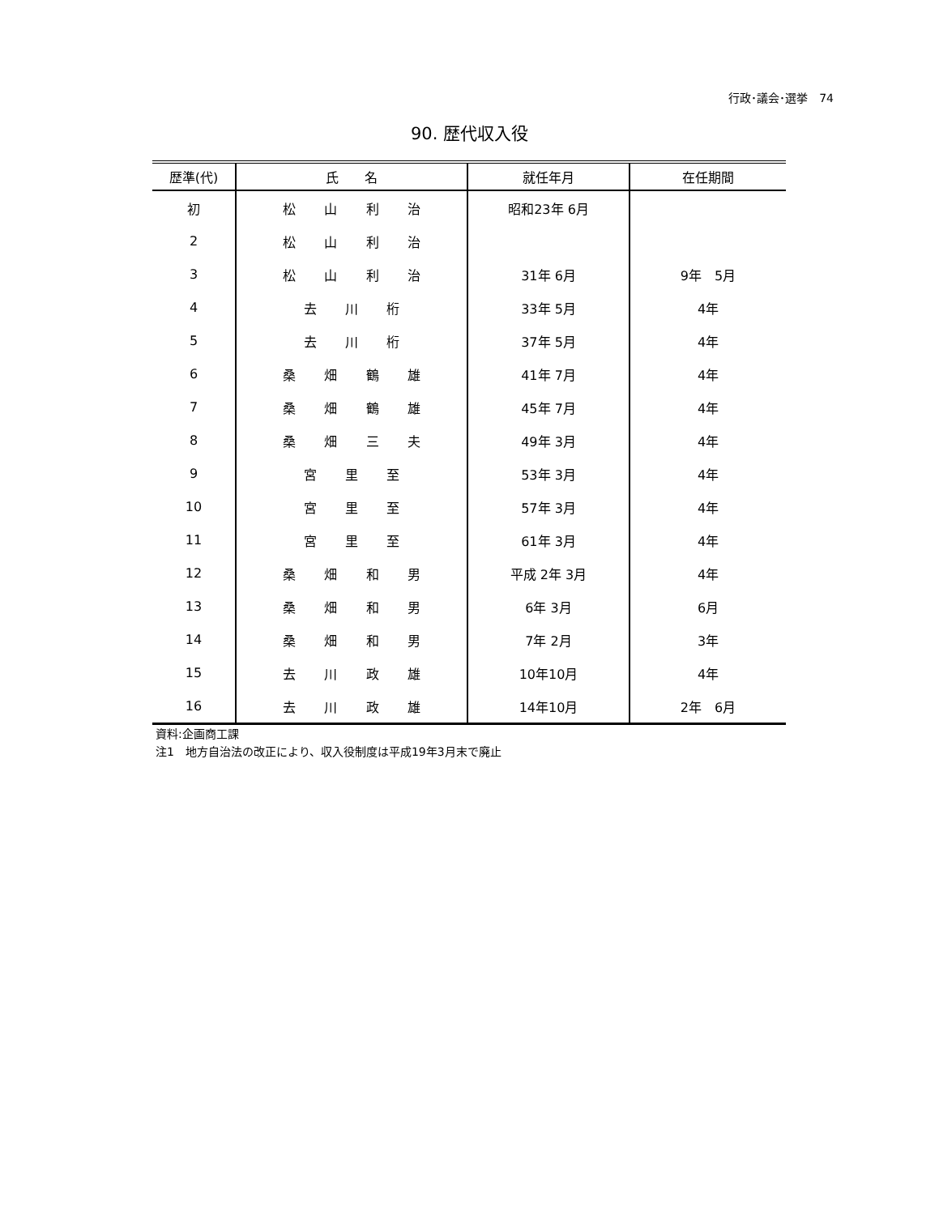行政･議会･選挙　74
90. 歴代収入役
| 歴準(代) | 氏 名 | 就任年月 | 在任期間 |
| --- | --- | --- | --- |
| 初 | 松 山 利 治 | 昭和23年 6月 | |
| 2 | 松 山 利 治 | | |
| 3 | 松 山 利 治 | 31年 6月 | 9年 5月 |
| 4 | 去 川 桁 | 33年 5月 | 4年 |
| 5 | 去 川 桁 | 37年 5月 | 4年 |
| 6 | 桑 畑 鶴 雄 | 41年 7月 | 4年 |
| 7 | 桑 畑 鶴 雄 | 45年 7月 | 4年 |
| 8 | 桑 畑 三 夫 | 49年 3月 | 4年 |
| 9 | 宮 里 至 | 53年 3月 | 4年 |
| 10 | 宮 里 至 | 57年 3月 | 4年 |
| 11 | 宮 里 至 | 61年 3月 | 4年 |
| 12 | 桑 畑 和 男 | 平成 2年 3月 | 4年 |
| 13 | 桑 畑 和 男 | 6年 3月 | 6月 |
| 14 | 桑 畑 和 男 | 7年 2月 | 3年 |
| 15 | 去 川 政 雄 | 10年10月 | 4年 |
| 16 | 去 川 政 雄 | 14年10月 | 2年 6月 |
資料:企画商工課
注1　地方自治法の改正により、収入役制度は平成19年3月末で廃止